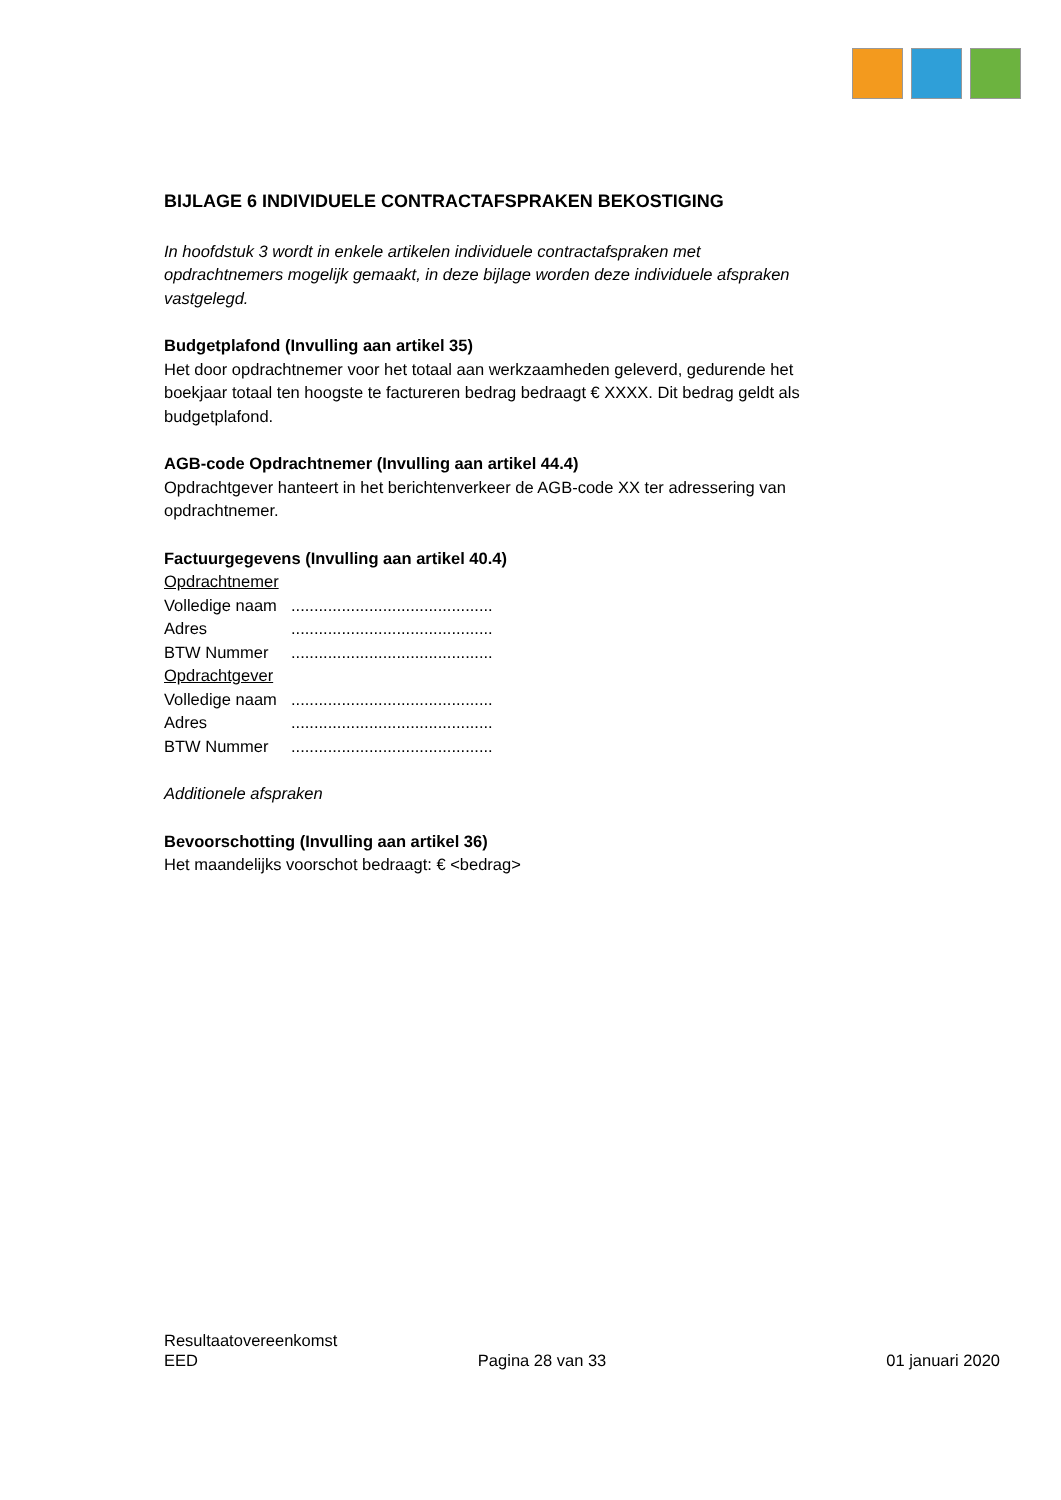BIJLAGE 6 INDIVIDUELE CONTRACTAFSPRAKEN BEKOSTIGING
In hoofdstuk 3 wordt in enkele artikelen individuele contractafspraken met opdrachtnemers mogelijk gemaakt, in deze bijlage worden deze individuele afspraken vastgelegd.
Budgetplafond (Invulling aan artikel 35)
Het door opdrachtnemer voor het totaal aan werkzaamheden geleverd, gedurende het boekjaar totaal ten hoogste te factureren bedrag bedraagt € XXXX. Dit bedrag geldt als budgetplafond.
AGB-code Opdrachtnemer (Invulling aan artikel 44.4)
Opdrachtgever hanteert in het berichtenverkeer de AGB-code XX ter adressering van opdrachtnemer.
Factuurgegevens (Invulling aan artikel 40.4)
Opdrachtnemer
Volledige naam ............................................
Adres ............................................
BTW Nummer ............................................
Opdrachtgever
Volledige naam ............................................
Adres ............................................
BTW Nummer ............................................
Additionele afspraken
Bevoorschotting (Invulling aan artikel 36)
Het maandelijks voorschot bedraagt: € <bedrag>
Resultaatovereenkomst
EED Pagina 28 van 33 01 januari 2020